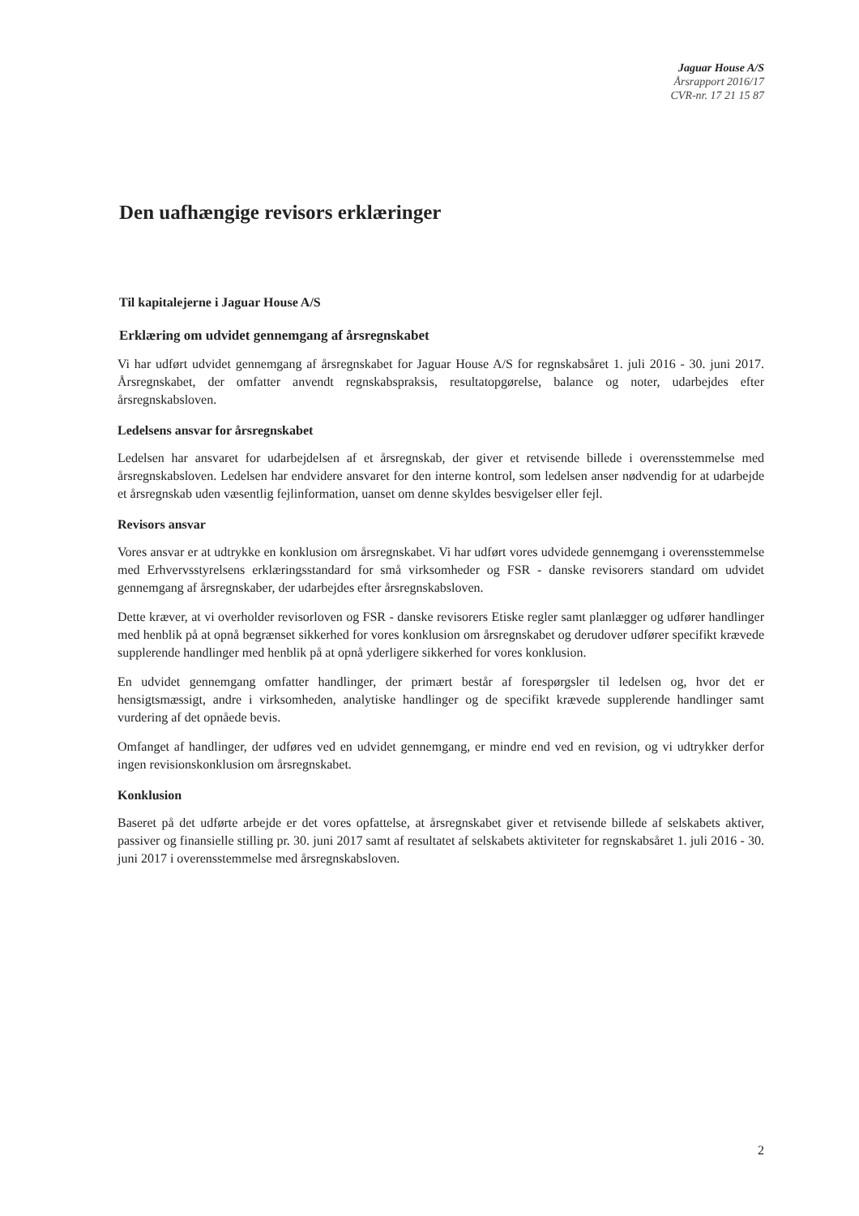Jaguar House A/S
Årsrapport 2016/17
CVR-nr. 17 21 15 87
Den uafhængige revisors erklæringer
Til kapitalejerne i Jaguar House A/S
Erklæring om udvidet gennemgang af årsregnskabet
Vi har udført udvidet gennemgang af årsregnskabet for Jaguar House A/S for regnskabsåret 1. juli 2016 - 30. juni 2017. Årsregnskabet, der omfatter anvendt regnskabspraksis, resultatopgørelse, balance og noter, udarbejdes efter årsregnskabsloven.
Ledelsens ansvar for årsregnskabet
Ledelsen har ansvaret for udarbejdelsen af et årsregnskab, der giver et retvisende billede i overensstemmelse med årsregnskabsloven. Ledelsen har endvidere ansvaret for den interne kontrol, som ledelsen anser nødvendig for at udarbejde et årsregnskab uden væsentlig fejlinformation, uanset om denne skyldes besvigelser eller fejl.
Revisors ansvar
Vores ansvar er at udtrykke en konklusion om årsregnskabet. Vi har udført vores udvidede gennemgang i overensstemmelse med Erhvervsstyrelsens erklæringsstandard for små virksomheder og FSR - danske revisorers standard om udvidet gennemgang af årsregnskaber, der udarbejdes efter årsregnskabsloven.
Dette kræver, at vi overholder revisorloven og FSR - danske revisorers Etiske regler samt planlægger og udfører handlinger med henblik på at opnå begrænset sikkerhed for vores konklusion om årsregnskabet og derudover udfører specifikt krævede supplerende handlinger med henblik på at opnå yderligere sikkerhed for vores konklusion.
En udvidet gennemgang omfatter handlinger, der primært består af forespørgsler til ledelsen og, hvor det er hensigtsmæssigt, andre i virksomheden, analytiske handlinger og de specifikt krævede supplerende handlinger samt vurdering af det opnåede bevis.
Omfanget af handlinger, der udføres ved en udvidet gennemgang, er mindre end ved en revision, og vi udtrykker derfor ingen revisionskonklusion om årsregnskabet.
Konklusion
Baseret på det udførte arbejde er det vores opfattelse, at årsregnskabet giver et retvisende billede af selskabets aktiver, passiver og finansielle stilling pr. 30. juni 2017 samt af resultatet af selskabets aktiviteter for regnskabsåret 1. juli 2016 - 30. juni 2017 i overensstemmelse med årsregnskabsloven.
2